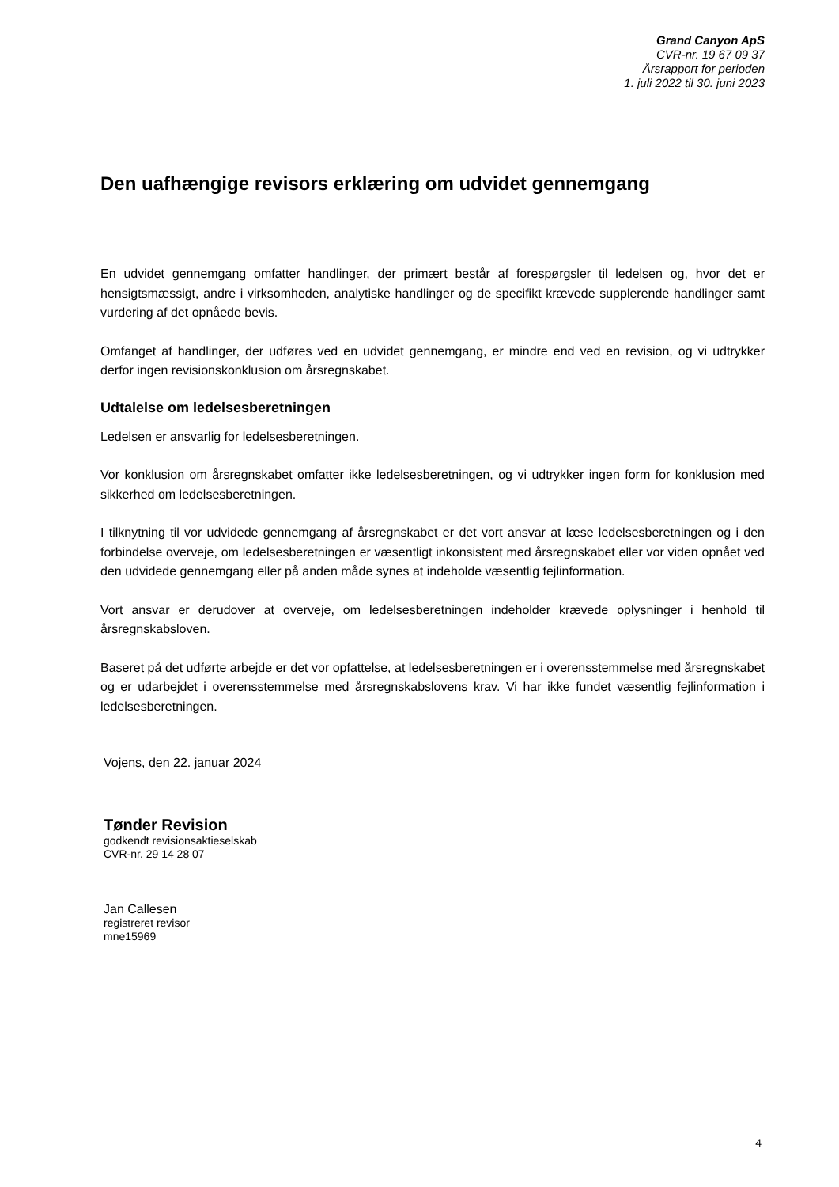Grand Canyon ApS
CVR-nr. 19 67 09 37
Årsrapport for perioden
1. juli 2022 til 30. juni 2023
Den uafhængige revisors erklæring om udvidet gennemgang
En udvidet gennemgang omfatter handlinger, der primært består af forespørgsler til ledelsen og, hvor det er hensigtsmæssigt, andre i virksomheden, analytiske handlinger og de specifikt krævede supplerende handlinger samt vurdering af det opnåede bevis.
Omfanget af handlinger, der udføres ved en udvidet gennemgang, er mindre end ved en revision, og vi udtrykker derfor ingen revisionskonklusion om årsregnskabet.
Udtalelse om ledelsesberetningen
Ledelsen er ansvarlig for ledelsesberetningen.
Vor konklusion om årsregnskabet omfatter ikke ledelsesberetningen, og vi udtrykker ingen form for konklusion med sikkerhed om ledelsesberetningen.
I tilknytning til vor udvidede gennemgang af årsregnskabet er det vort ansvar at læse ledelsesberetningen og i den forbindelse overveje, om ledelsesberetningen er væsentligt inkonsistent med årsregnskabet eller vor viden opnået ved den udvidede gennemgang eller på anden måde synes at indeholde væsentlig fejlinformation.
Vort ansvar er derudover at overveje, om ledelsesberetningen indeholder krævede oplysninger i henhold til årsregnskabsloven.
Baseret på det udførte arbejde er det vor opfattelse, at ledelsesberetningen er i overensstemmelse med årsregnskabet og er udarbejdet i overensstemmelse med årsregnskabslovens krav. Vi har ikke fundet væsentlig fejlinformation i ledelsesberetningen.
Vojens, den 22. januar 2024
Tønder Revision
godkendt revisionsaktieselskab
CVR-nr. 29 14 28 07
Jan Callesen
registreret revisor
mne15969
4